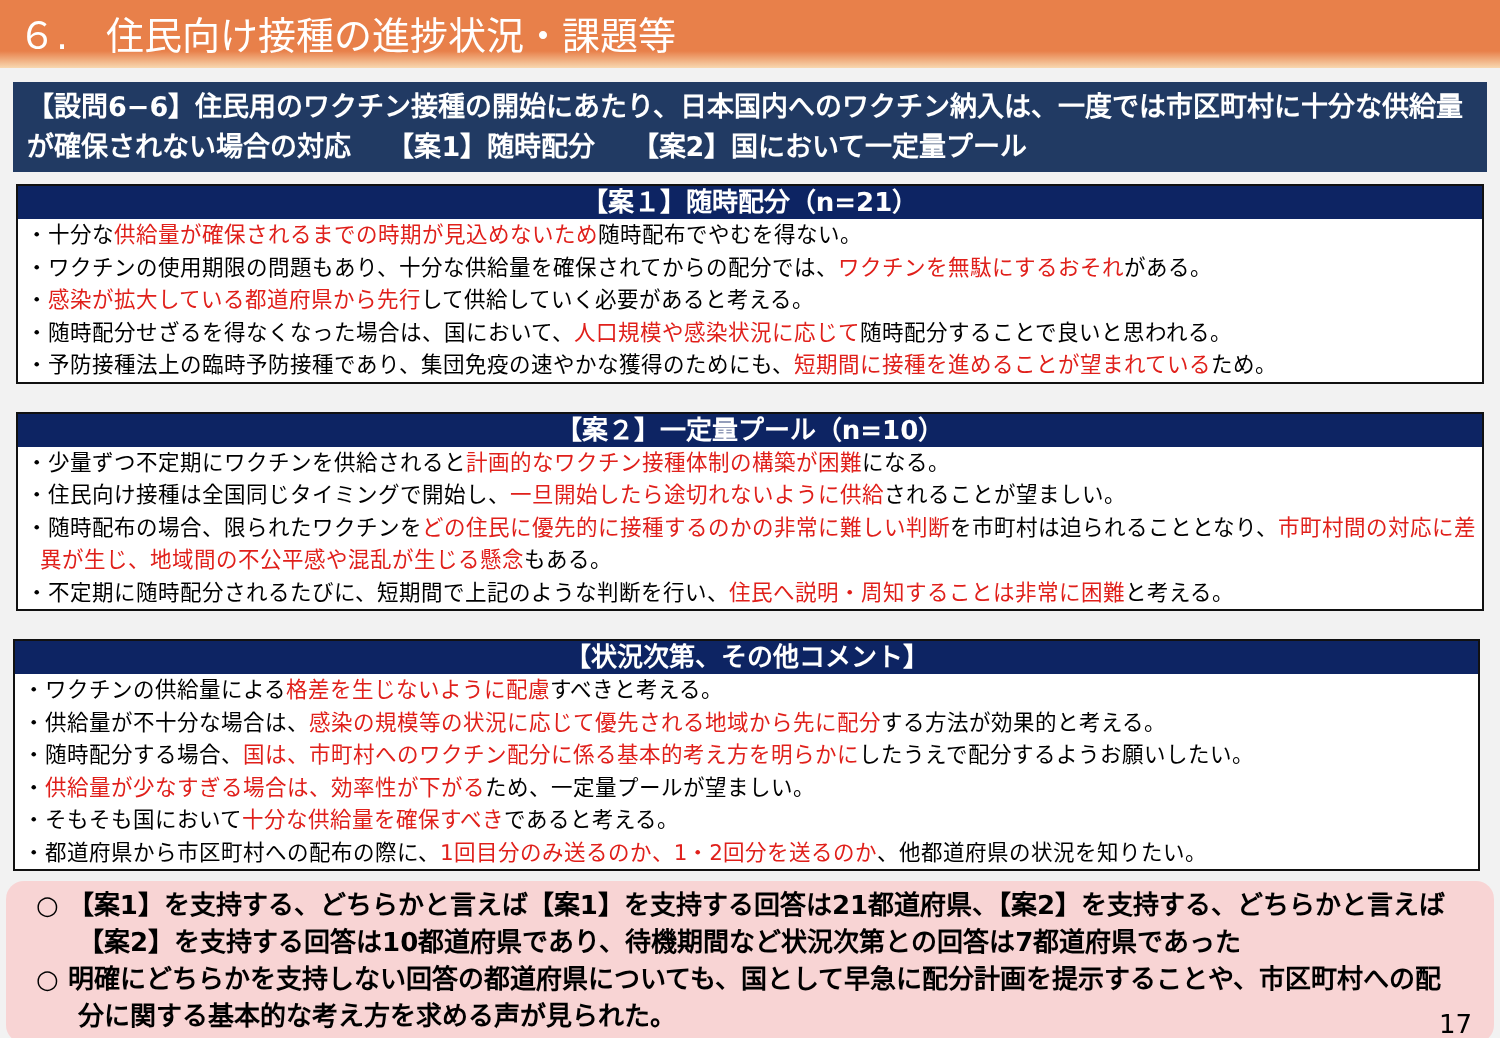６.　住民向け接種の進捗状況・課題等
【設問6−6】住民用のワクチン接種の開始にあたり、日本国内へのワクチン納入は、一度では市区町村に十分な供給量が確保されない場合の対応　 【案1】随時配分　 【案2】国において一定量プール
【案１】随時配分（n=21）
・十分な供給量が確保されるまでの時期が見込めないため随時配布でやむを得ない。
・ワクチンの使用期限の問題もあり、十分な供給量を確保されてからの配分では、ワクチンを無駄にするおそれがある。
・感染が拡大している都道府県から先行して供給していく必要があると考える。
・随時配分せざるを得なくなった場合は、国において、人口規模や感染状況に応じて随時配分することで良いと思われる。
・予防接種法上の臨時予防接種であり、集団免疫の速やかな獲得のためにも、短期間に接種を進めることが望まれているため。
【案２】一定量プール（n=10）
・少量ずつ不定期にワクチンを供給されると計画的なワクチン接種体制の構築が困難になる。
・住民向け接種は全国同じタイミングで開始し、一旦開始したら途切れないように供給されることが望ましい。
・随時配布の場合、限られたワクチンをどの住民に優先的に接種するのかの非常に難しい判断を市町村は迫られることとなり、市町村間の対応に差異が生じ、地域間の不公平感や混乱が生じる懸念もある。
・不定期に随時配分されるたびに、短期間で上記のような判断を行い、住民へ説明・周知することは非常に困難と考える。
【状況次第、その他コメント】
・ワクチンの供給量による格差を生じないように配慮すべきと考える。
・供給量が不十分な場合は、感染の規模等の状況に応じて優先される地域から先に配分する方法が効果的と考える。
・随時配分する場合、国は、市町村へのワクチン配分に係る基本的考え方を明らかにしたうえで配分するようお願いしたい。
・供給量が少なすぎる場合は、効率性が下がるため、一定量プールが望ましい。
・そもそも国において十分な供給量を確保すべきであると考える。
・都道府県から市区町村への配布の際に、1回目分のみ送るのか、1・2回分を送るのか、他都道府県の状況を知りたい。
○ 【案1】を支持する、どちらかと言えば【案1】を支持する回答は21都道府県、【案2】を支持する、どちらかと言えば【案2】を支持する回答は10都道府県であり、待機期間など状況次第との回答は7都道府県であった
○ 明確にどちらかを支持しない回答の都道府県についても、国として早急に配分計画を提示することや、市区町村への配分に関する基本的な考え方を求める声が見られた。
17